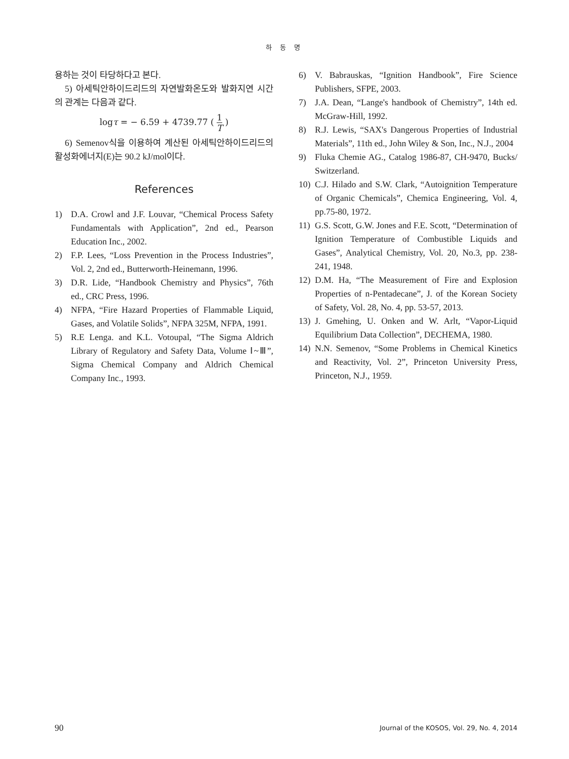하 동 명
용하는 것이 타당하다고 본다.
5) 아세틱안하이드리드의 자연발화온도와 발화지연 시간의 관계는 다음과 같다.
logτ = − 6.59 + 4739.77 ( 1 T )
6) Semenov식을 이용하여 계산된 아세틱안하이드리드의 활성화에너지(E)는 90.2 kJ/mol이다.
References
1) D.A. Crowl and J.F. Louvar, “Chemical Process Safety Fundamentals with Application”, 2nd ed., Pearson Education Inc., 2002.
2) F.P. Lees, “Loss Prevention in the Process Industries”, Vol. 2, 2nd ed., Butterworth-Heinemann, 1996.
3) D.R. Lide, “Handbook Chemistry and Physics”, 76th ed., CRC Press, 1996.
4) NFPA, “Fire Hazard Properties of Flammable Liquid, Gases, and Volatile Solids”, NFPA 325M, NFPA, 1991.
5) R.E Lenga. and K.L. Votoupal, “The Sigma Aldrich Library of Regulatory and Safety Data, Volume Ⅰ~Ⅲ”, Sigma Chemical Company and Aldrich Chemical Company Inc., 1993.
6) V. Babrauskas, “Ignition Handbook”, Fire Science Publishers, SFPE, 2003.
7) J.A. Dean, “Lange's handbook of Chemistry”, 14th ed. McGraw-Hill, 1992.
8) R.J. Lewis, “SAX's Dangerous Properties of Industrial Materials”, 11th ed., John Wiley & Son, Inc., N.J., 2004
9) Fluka Chemie AG., Catalog 1986-87, CH-9470, Bucks/ Switzerland.
10) C.J. Hilado and S.W. Clark, “Autoignition Temperature of Organic Chemicals”, Chemica Engineering, Vol. 4, pp.75-80, 1972.
11) G.S. Scott, G.W. Jones and F.E. Scott, “Determination of Ignition Temperature of Combustible Liquids and Gases”, Analytical Chemistry, Vol. 20, No.3, pp. 238-241, 1948.
12) D.M. Ha, “The Measurement of Fire and Explosion Properties of n-Pentadecane”, J. of the Korean Society of Safety, Vol. 28, No. 4, pp. 53-57, 2013.
13) J. Gmehing, U. Onken and W. Arlt, “Vapor-Liquid Equilibrium Data Collection”, DECHEMA, 1980.
14) N.N. Semenov, “Some Problems in Chemical Kinetics and Reactivity, Vol. 2”, Princeton University Press, Princeton, N.J., 1959.
90 Journal of the KOSOS, Vol. 29, No. 4, 2014